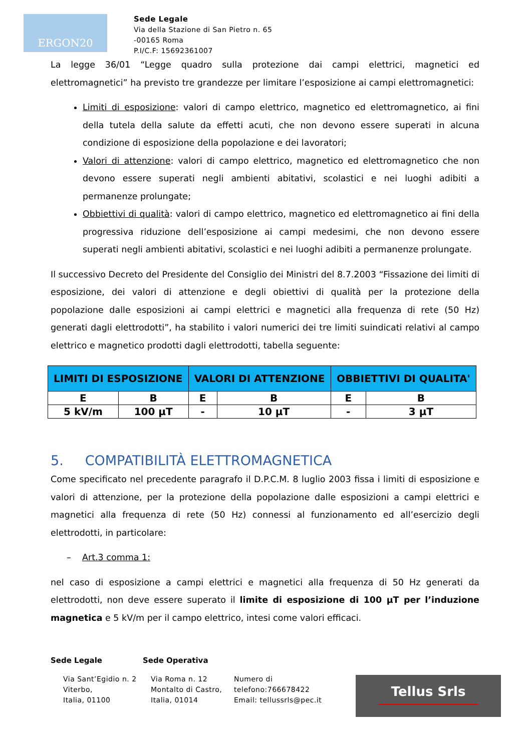ERGON20
Sede Legale
Via della Stazione di San Pietro n. 65
-00165 Roma
P.I/C.F: 15692361007
La legge 36/01 “Legge quadro sulla protezione dai campi elettrici, magnetici ed elettromagnetici” ha previsto tre grandezze per limitare l’esposizione ai campi elettromagnetici:
Limiti di esposizione: valori di campo elettrico, magnetico ed elettromagnetico, ai fini della tutela della salute da effetti acuti, che non devono essere superati in alcuna condizione di esposizione della popolazione e dei lavoratori;
Valori di attenzione: valori di campo elettrico, magnetico ed elettromagnetico che non devono essere superati negli ambienti abitativi, scolastici e nei luoghi adibiti a permanenze prolungate;
Obbiettivi di qualità: valori di campo elettrico, magnetico ed elettromagnetico ai fini della progressiva riduzione dell’esposizione ai campi medesimi, che non devono essere superati negli ambienti abitativi, scolastici e nei luoghi adibiti a permanenze prolungate.
Il successivo Decreto del Presidente del Consiglio dei Ministri del 8.7.2003 “Fissazione dei limiti di esposizione, dei valori di attenzione e degli obiettivi di qualità per la protezione della popolazione dalle esposizioni ai campi elettrici e magnetici alla frequenza di rete (50 Hz) generati dagli elettrodotti”, ha stabilito i valori numerici dei tre limiti suindicati relativi al campo elettrico e magnetico prodotti dagli elettrodotti, tabella seguente:
| LIMITI DI ESPOSIZIONE | | VALORI DI ATTENZIONE | | OBBIETTIVI DI QUALITA' | |
| --- | --- | --- | --- | --- | --- |
| E | B | E | B | E | B |
| 5 kV/m | 100 μT | - | 10 μT | - | 3 μT |
5. COMPATIBILITÀ ELETTROMAGNETICA
Come specificato nel precedente paragrafo il D.P.C.M. 8 luglio 2003 fissa i limiti di esposizione e valori di attenzione, per la protezione della popolazione dalle esposizioni a campi elettrici e magnetici alla frequenza di rete (50 Hz) connessi al funzionamento ed all’esercizio degli elettrodotti, in particolare:
– Art.3 comma 1:
nel caso di esposizione a campi elettrici e magnetici alla frequenza di 50 Hz generati da elettrodotti, non deve essere superato il limite di esposizione di 100 μT per l’induzione magnetica e 5 kV/m per il campo elettrico, intesi come valori efficaci.
Sede Legale Sede Operativa
Via Sant’Egidio n. 2 Viterbo,
Italia, 01100
Via Roma n. 12 Montalto di Castro, Italia, 01014
Numero di
telefono:766678422
Email: tellussrls@pec.it
Tellus Srls